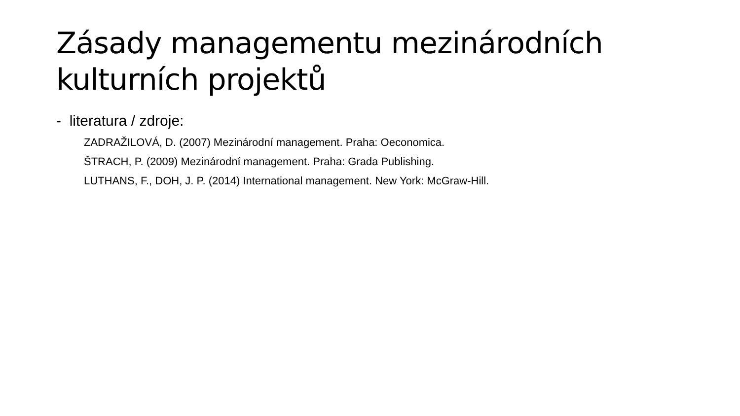Zásady managementu mezinárodních
kulturních projektů
- literatura / zdroje:
ZADRAŽILOVÁ, D. (2007) Mezinárodní management. Praha: Oeconomica.
ŠTRACH, P. (2009) Mezinárodní management. Praha: Grada Publishing.
LUTHANS, F., DOH, J. P. (2014) International management. New York: McGraw-Hill.